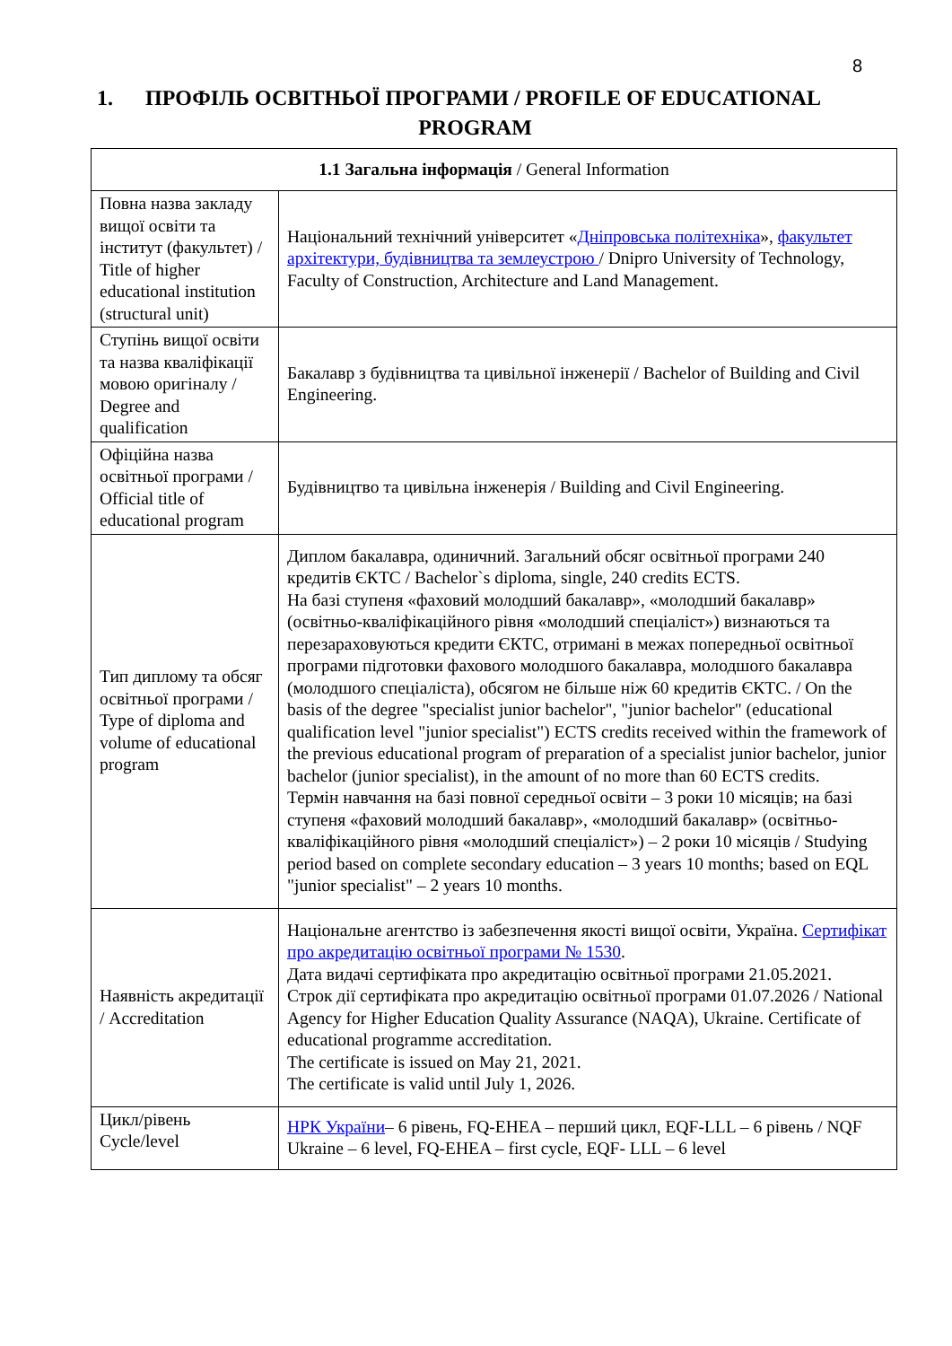8
1. ПРОФІЛЬ ОСВІТНЬОЇ ПРОГРАМИ / PROFILE OF EDUCATIONAL PROGRAM
| 1.1 Загальна інформація / General Information | |
| Повна назва закладу вищої освіти та інститут (факультет) / Title of higher educational institution (structural unit) | Національний технічний університет « Дніпровська політехніка », факультет архітектури, будівництва та землеустрою / Dnipro University of Technology, Faculty of Construction, Architecture and Land Management. |
| Ступінь вищої освіти та назва кваліфікації мовою оригіналу / Degree and qualification | Бакалавр з будівництва та цивільної інженерії / Bachelor of Building and Civil Engineering. |
| Офіційна назва освітньої програми / Official title of educational program | Будівництво та цивільна інженерія / Building and Civil Engineering. |
| Тип диплому та обсяг освітньої програми / Type of diploma and volume of educational program | Диплом бакалавра, одиничний. Загальний обсяг освітньої програми 240 кредитів ЄКТС / Bachelor`s diploma, single, 240 credits ECTS. На базі ступеня «фаховий молодший бакалавр», «молодший бакалавр» (освітньо-кваліфікаційного рівня «молодший спеціаліст») визнаються та перезараховуються кредити ЄКТС, отримані в межах попередньої освітньої програми підготовки фахового молодшого бакалавра, молодшого бакалавра (молодшого спеціаліста), обсягом не більше ніж 60 кредитів ЄКТС. / On the basis of the degree "specialist junior bachelor", "junior bachelor" (educational qualification level "junior specialist") ECTS credits received within the framework of the previous educational program of preparation of a specialist junior bachelor, junior bachelor (junior specialist), in the amount of no more than 60 ECTS credits. Термін навчання на базі повної середньої освіти – 3 роки 10 місяців; на базі ступеня «фаховий молодший бакалавр», «молодший бакалавр» (освітньо-кваліфікаційного рівня «молодший спеціаліст») – 2 роки 10 місяців / Studying period based on complete secondary education – 3 years 10 months; based on EQL "junior specialist" – 2 years 10 months. |
| Наявність акредитації / Accreditation | Національне агентство із забезпечення якості вищої освіти, Україна. Сертифікат про акредитацію освітньої програми № 1530 . Дата видачі сертифіката про акредитацію освітньої програми 21.05.2021. Строк дії сертифіката про акредитацію освітньої програми 01.07.2026 / National Agency for Higher Education Quality Assurance (NAQA), Ukraine. Certificate of educational programme accreditation. The certificate is issued on May 21, 2021. The certificate is valid until July 1, 2026. |
| Цикл/рівень Cycle/level | НРК України – 6 рівень, FQ-EHEA – перший цикл, EQF-LLL – 6 рівень / NQF Ukraine – 6 level, FQ-EHEA – first cycle, EQF- LLL – 6 level |